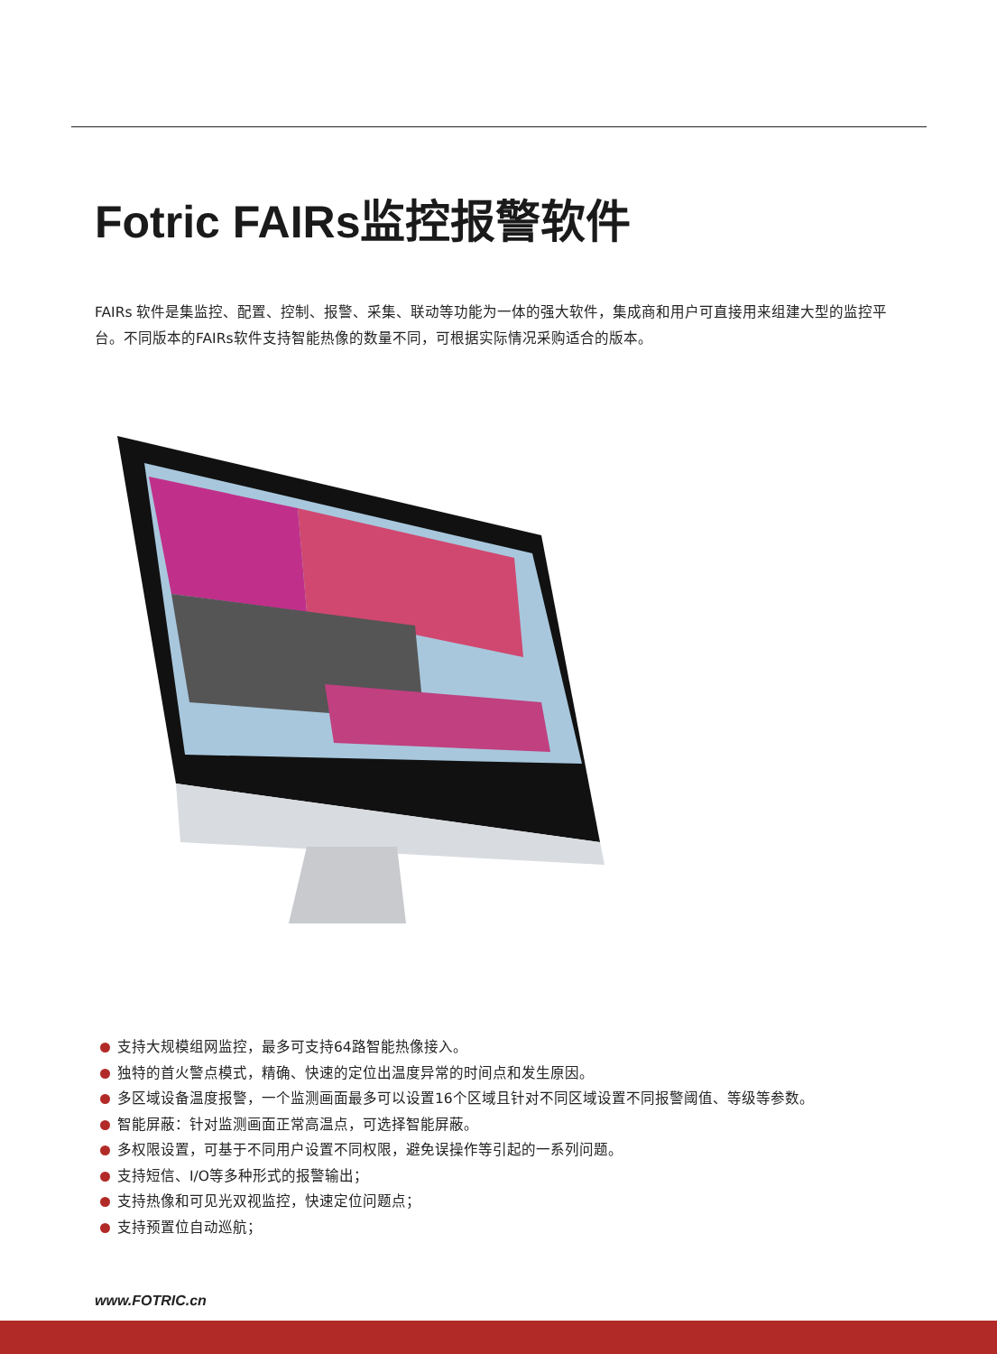Fotric FAIRs监控报警软件
FAIRs 软件是集监控、配置、控制、报警、采集、联动等功能为一体的强大软件，集成商和用户可直接用来组建大型的监控平台。不同版本的FAIRs软件支持智能热像的数量不同，可根据实际情况采购适合的版本。
支持大规模组网监控，最多可支持64路智能热像接入。
独特的首火警点模式，精确、快速的定位出温度异常的时间点和发生原因。
多区域设备温度报警，一个监测画面最多可以设置16个区域且针对不同区域设置不同报警阈值、等级等参数。
智能屏蔽：针对监测画面正常高温点，可选择智能屏蔽。
多权限设置，可基于不同用户设置不同权限，避免误操作等引起的一系列问题。
支持短信、I/O等多种形式的报警输出；
支持热像和可见光双视监控，快速定位问题点；
支持预置位自动巡航；
www.FOTRIC.cn